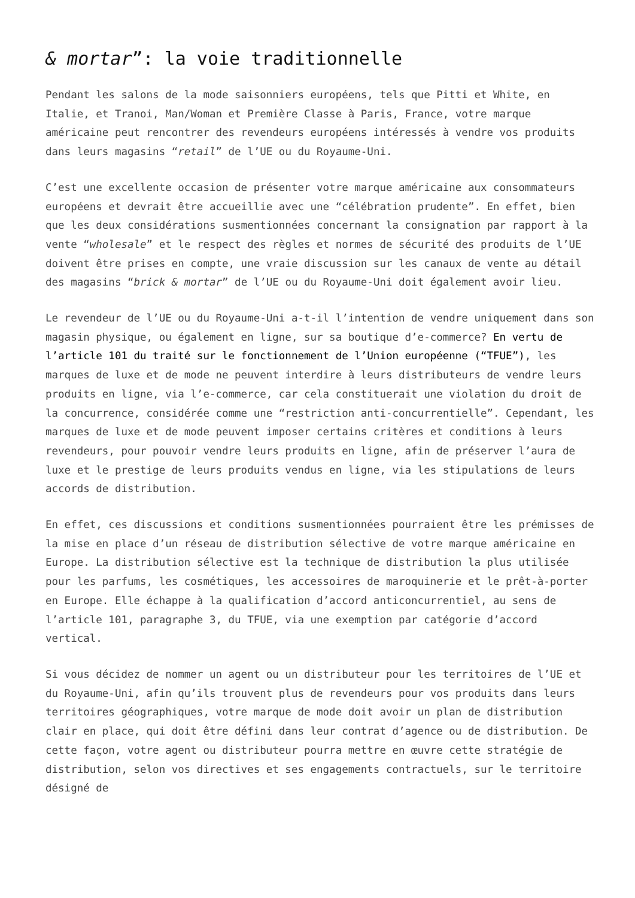& mortar”: la voie traditionnelle
Pendant les salons de la mode saisonniers européens, tels que Pitti et White, en Italie, et Tranoi, Man/Woman et Première Classe à Paris, France, votre marque américaine peut rencontrer des revendeurs européens intéressés à vendre vos produits dans leurs magasins “retail” de l’UE ou du Royaume-Uni.
C’est une excellente occasion de présenter votre marque américaine aux consommateurs européens et devrait être accueillie avec une “célébration prudente”. En effet, bien que les deux considérations susmentionnées concernant la consignation par rapport à la vente “wholesale” et le respect des règles et normes de sécurité des produits de l’UE doivent être prises en compte, une vraie discussion sur les canaux de vente au détail des magasins “brick & mortar” de l’UE ou du Royaume-Uni doit également avoir lieu.
Le revendeur de l’UE ou du Royaume-Uni a-t-il l’intention de vendre uniquement dans son magasin physique, ou également en ligne, sur sa boutique d’e-commerce? En vertu de l’article 101 du traité sur le fonctionnement de l’Union européenne (“TFUE”), les marques de luxe et de mode ne peuvent interdire à leurs distributeurs de vendre leurs produits en ligne, via l’e-commerce, car cela constituerait une violation du droit de la concurrence, considérée comme une “restriction anti-concurrentielle”. Cependant, les marques de luxe et de mode peuvent imposer certains critères et conditions à leurs revendeurs, pour pouvoir vendre leurs produits en ligne, afin de préserver l’aura de luxe et le prestige de leurs produits vendus en ligne, via les stipulations de leurs accords de distribution.
En effet, ces discussions et conditions susmentionnées pourraient être les prémisses de la mise en place d’un réseau de distribution sélective de votre marque américaine en Europe. La distribution sélective est la technique de distribution la plus utilisée pour les parfums, les cosmétiques, les accessoires de maroquinerie et le prêt-à-porter en Europe. Elle échappe à la qualification d’accord anticoncurrentiel, au sens de l’article 101, paragraphe 3, du TFUE, via une exemption par catégorie d’accord vertical.
Si vous décidez de nommer un agent ou un distributeur pour les territoires de l’UE et du Royaume-Uni, afin qu’ils trouvent plus de revendeurs pour vos produits dans leurs territoires géographiques, votre marque de mode doit avoir un plan de distribution clair en place, qui doit être défini dans leur contrat d’agence ou de distribution. De cette façon, votre agent ou distributeur pourra mettre en œuvre cette stratégie de distribution, selon vos directives et ses engagements contractuels, sur le territoire désigné de